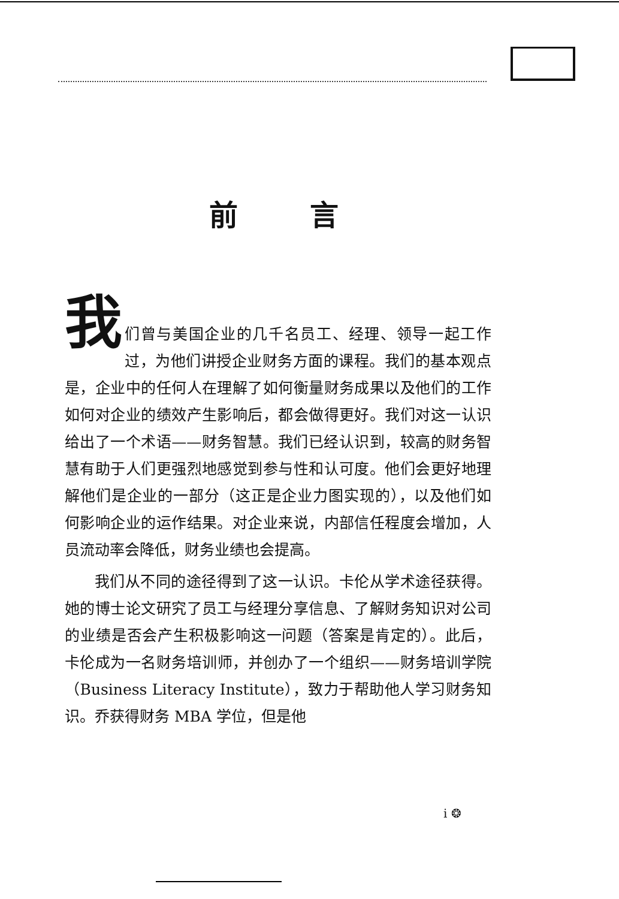前言
我
们曾与美国企业的几千名员工、经理、领导一起工作过，为他们讲授企业财务方面的课程。我们的基本观点是，企业中的任何人在理解了如何衡量财务成果以及他们的工作如何对企业的绩效产生影响后，都会做得更好。我们对这一认识给出了一个术语——财务智慧。我们已经认识到，较高的财务智慧有助于人们更强烈地感觉到参与性和认可度。他们会更好地理解他们是企业的一部分（这正是企业力图实现的），以及他们如何影响企业的运作结果。对企业来说，内部信任程度会增加，人员流动率会降低，财务业绩也会提高。
我们从不同的途径得到了这一认识。卡伦从学术途径获得。她的博士论文研究了员工与经理分享信息、了解财务知识对公司的业绩是否会产生积极影响这一问题（答案是肯定的）。此后，卡伦成为一名财务培训师，并创办了一个组织——财务培训学院（Business Literacy Institute），致力于帮助他人学习财务知识。乔获得财务 MBA 学位，但是他
i ❂